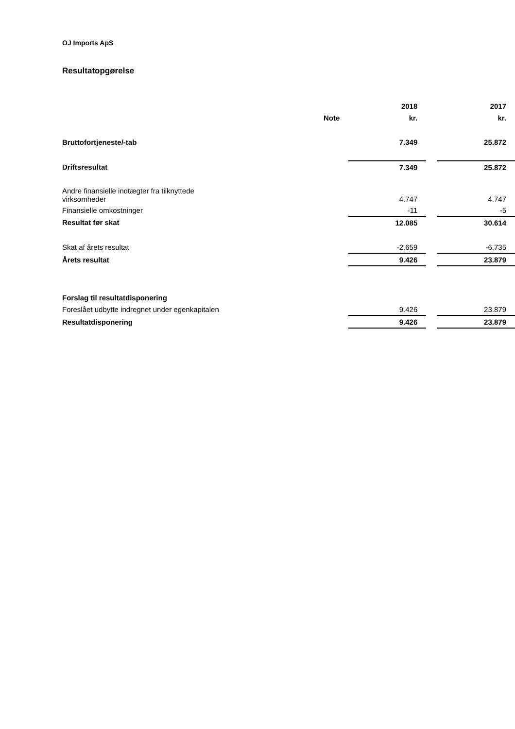OJ Imports ApS
Resultatopgørelse
| | | 2018 | | 2017 |
| --- | --- | --- | --- | --- |
| | Note | kr. | | kr. |
| Bruttofortjeneste/-tab | | 7.349 | | 25.872 |
| Driftsresultat | | 7.349 | | 25.872 |
| Andre finansielle indtægter fra tilknyttede virksomheder | | 4.747 | | 4.747 |
| Finansielle omkostninger | | -11 | | -5 |
| Resultat før skat | | 12.085 | | 30.614 |
| Skat af årets resultat | | -2.659 | | -6.735 |
| Årets resultat | | 9.426 | | 23.879 |
| Forslag til resultatdisponering | | | | |
| Foreslået udbytte indregnet under egenkapitalen | | 9.426 | | 23.879 |
| Resultatdisponering | | 9.426 | | 23.879 |